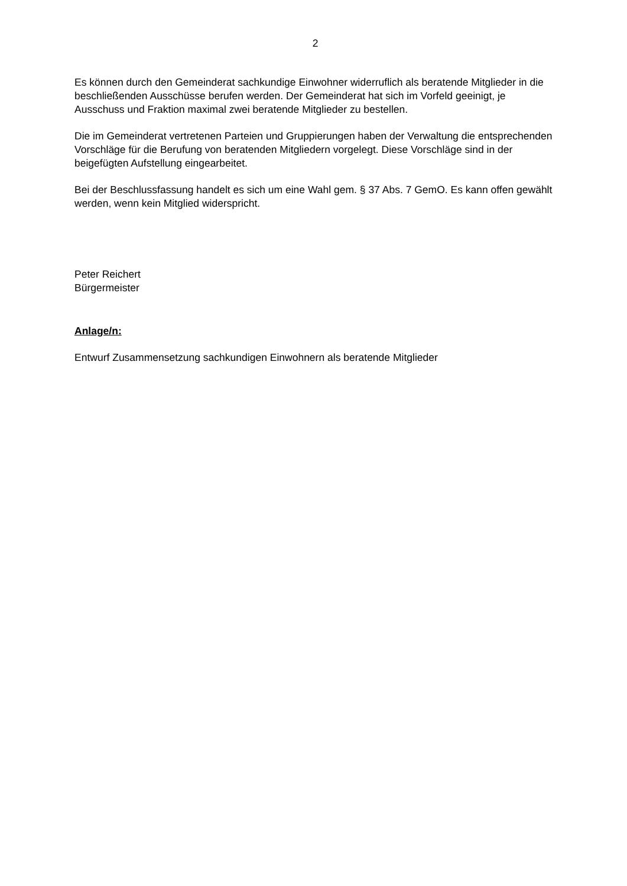2
Es können durch den Gemeinderat sachkundige Einwohner widerruflich als beratende Mitglieder in die beschließenden Ausschüsse berufen werden. Der Gemeinderat hat sich im Vorfeld geeinigt, je Ausschuss und Fraktion maximal zwei beratende Mitglieder zu bestellen.
Die im Gemeinderat vertretenen Parteien und Gruppierungen haben der Verwaltung die entsprechenden Vorschläge für die Berufung von beratenden Mitgliedern vorgelegt. Diese Vorschläge sind in der beigefügten Aufstellung eingearbeitet.
Bei der Beschlussfassung handelt es sich um eine Wahl gem. § 37 Abs. 7 GemO. Es kann offen gewählt werden, wenn kein Mitglied widerspricht.
Peter Reichert
Bürgermeister
Anlage/n:
Entwurf Zusammensetzung sachkundigen Einwohnern als beratende Mitglieder